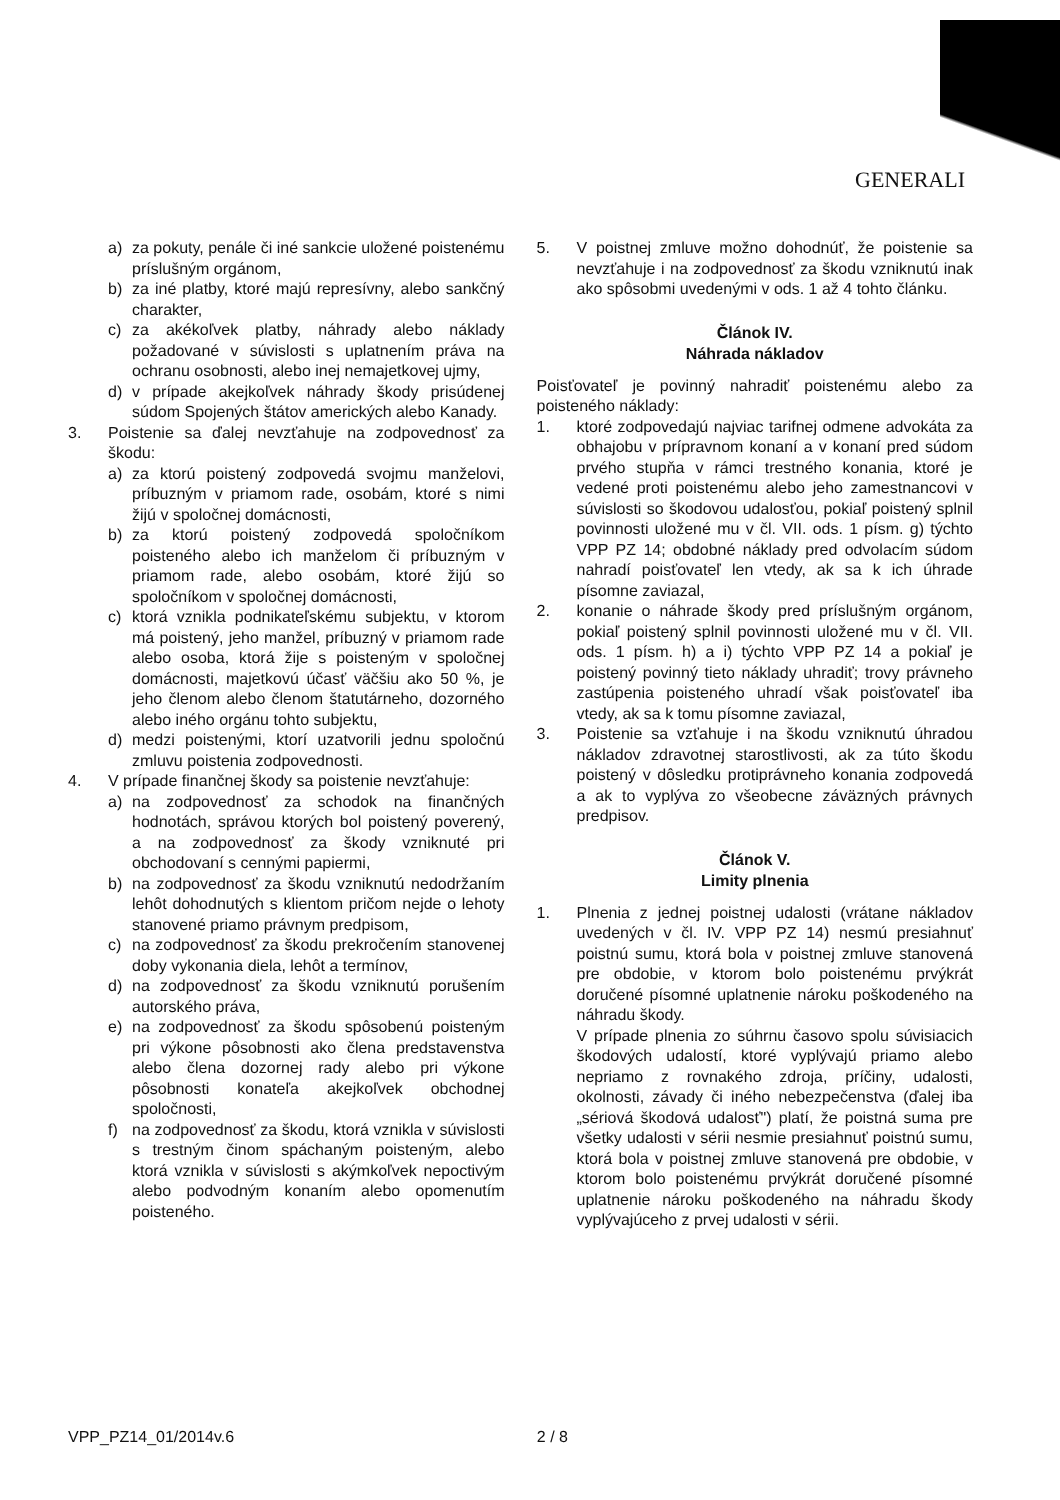GENERALI
a) za pokuty, penále či iné sankcie uložené poistenému príslušným orgánom,
b) za iné platby, ktoré majú represívny, alebo sankčný charakter,
c) za akékoľvek platby, náhrady alebo náklady požadované v súvislosti s uplatnením práva na ochranu osobnosti, alebo inej nemajetkovej ujmy,
d) v prípade akejkoľvek náhrady škody prisúdenej súdom Spojených štátov amerických alebo Kanady.
3. Poistenie sa ďalej nevzťahuje na zodpovednosť za škodu:
a) za ktorú poistený zodpovedá svojmu manželovi, príbuzným v priamom rade, osobám, ktoré s nimi žijú v spoločnej domácnosti,
b) za ktorú poistený zodpovedá spoločníkom poisteného alebo ich manželom či príbuzným v priamom rade, alebo osobám, ktoré žijú so spoločníkom v spoločnej domácnosti,
c) ktorá vznikla podnikateľskému subjektu, v ktorom má poistený, jeho manžel, príbuzný v priamom rade alebo osoba, ktorá žije s poisteným v spoločnej domácnosti, majetkovú účasť väčšiu ako 50 %, je jeho členom alebo členom štatutárneho, dozorného alebo iného orgánu tohto subjektu,
d) medzi poistenými, ktorí uzatvorili jednu spoločnú zmluvu poistenia zodpovednosti.
4. V prípade finančnej škody sa poistenie nevzťahuje:
a) na zodpovednosť za schodok na finančných hodnotách, správou ktorých bol poistený poverený, a na zodpovednosť za škody vzniknuté pri obchodovaní s cennými papiermi,
b) na zodpovednosť za škodu vzniknutú nedodržaním lehôt dohodnutých s klientom pričom nejde o lehoty stanovené priamo právnym predpisom,
c) na zodpovednosť za škodu prekročením stanovenej doby vykonania diela, lehôt a termínov,
d) na zodpovednosť za škodu vzniknutú porušením autorského práva,
e) na zodpovednosť za škodu spôsobenú poisteným pri výkone pôsobnosti ako člena predstavenstva alebo člena dozornej rady alebo pri výkone pôsobnosti konateľa akejkoľvek obchodnej spoločnosti,
f) na zodpovednosť za škodu, ktorá vznikla v súvislosti s trestným činom spáchaným poisteným, alebo ktorá vznikla v súvislosti s akýmkoľvek nepoctivým alebo podvodným konaním alebo opomenutím poisteného.
5. V poistnej zmluve možno dohodnúť, že poistenie sa nevzťahuje i na zodpovednosť za škodu vzniknutú inak ako spôsobmi uvedenými v ods. 1 až 4 tohto článku.
Článok IV.
Náhrada nákladov
Poisťovateľ je povinný nahradiť poistenému alebo za poisteného náklady:
1. ktoré zodpovedajú najviac tarifnej odmene advokáta za obhajobu v prípravnom konaní a v konaní pred súdom prvého stupňa v rámci trestného konania, ktoré je vedené proti poistenému alebo jeho zamestnancovi v súvislosti so škodovou udalosťou, pokiaľ poistený splnil povinnosti uložené mu v čl. VII. ods. 1 písm. g) týchto VPP PZ 14; obdobné náklady pred odvolacím súdom nahradí poisťovateľ len vtedy, ak sa k ich úhrade písomne zaviazal,
2. konanie o náhrade škody pred príslušným orgánom, pokiaľ poistený splnil povinnosti uložené mu v čl. VII. ods. 1 písm. h) a i) týchto VPP PZ 14 a pokiaľ je poistený povinný tieto náklady uhradiť; trovy právneho zastúpenia poisteného uhradí však poisťovateľ iba vtedy, ak sa k tomu písomne zaviazal,
3. Poistenie sa vzťahuje i na škodu vzniknutú úhradou nákladov zdravotnej starostlivosti, ak za túto škodu poistený v dôsledku protiprávneho konania zodpovedá a ak to vyplýva zo všeobecne záväzných právnych predpisov.
Článok V.
Limity plnenia
1. Plnenia z jednej poistnej udalosti (vrátane nákladov uvedených v čl. IV. VPP PZ 14) nesmú presiahnuť poistnú sumu, ktorá bola v poistnej zmluve stanovená pre obdobie, v ktorom bolo poistenému prvýkrát doručené písomné uplatnenie nároku poškodeného na náhradu škody.
V prípade plnenia zo súhrnu časovo spolu súvisiacich škodových udalostí, ktoré vyplývajú priamo alebo nepriamo z rovnakého zdroja, príčiny, udalosti, okolnosti, závady či iného nebezpečenstva (ďalej iba „sériová škodová udalosť") platí, že poistná suma pre všetky udalosti v sérii nesmie presiahnuť poistnú sumu, ktorá bola v poistnej zmluve stanovená pre obdobie, v ktorom bolo poistenému prvýkrát doručené písomné uplatnenie nároku poškodeného na náhradu škody vyplývajúceho z prvej udalosti v sérii.
VPP_PZ14_01/2014v.6 2 / 8